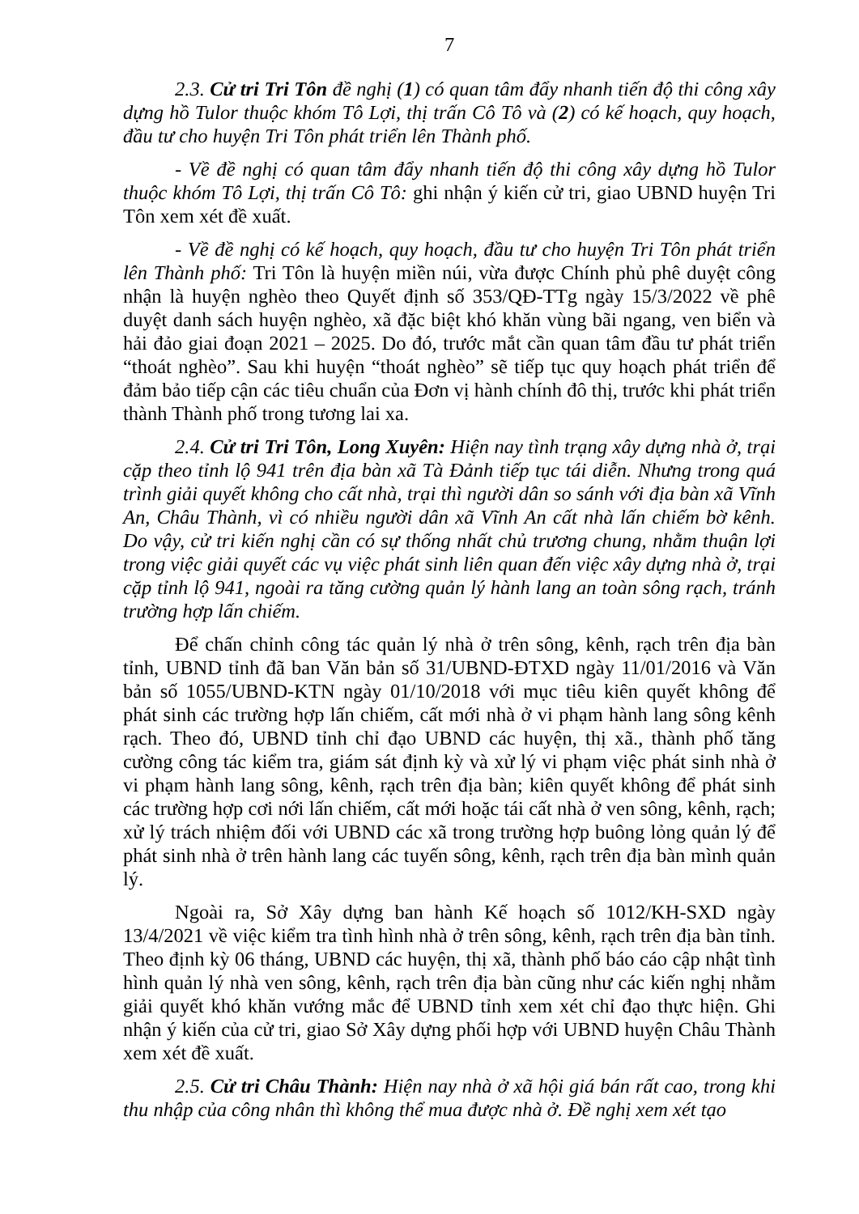7
2.3. Cử tri Tri Tôn đề nghị (1) có quan tâm đẩy nhanh tiến độ thi công xây dựng hồ Tulor thuộc khóm Tô Lợi, thị trấn Cô Tô và (2) có kế hoạch, quy hoạch, đầu tư cho huyện Tri Tôn phát triển lên Thành phố.
- Về đề nghị có quan tâm đẩy nhanh tiến độ thi công xây dựng hồ Tulor thuộc khóm Tô Lợi, thị trấn Cô Tô: ghi nhận ý kiến cử tri, giao UBND huyện Tri Tôn xem xét đề xuất.
- Về đề nghị có kế hoạch, quy hoạch, đầu tư cho huyện Tri Tôn phát triển lên Thành phố: Tri Tôn là huyện miền núi, vừa được Chính phủ phê duyệt công nhận là huyện nghèo theo Quyết định số 353/QĐ-TTg ngày 15/3/2022 về phê duyệt danh sách huyện nghèo, xã đặc biệt khó khăn vùng bãi ngang, ven biển và hải đảo giai đoạn 2021 – 2025. Do đó, trước mắt cần quan tâm đầu tư phát triển “thoát nghèo”. Sau khi huyện “thoát nghèo” sẽ tiếp tục quy hoạch phát triển để đảm bảo tiếp cận các tiêu chuẩn của Đơn vị hành chính đô thị, trước khi phát triển thành Thành phố trong tương lai xa.
2.4. Cử tri Tri Tôn, Long Xuyên: Hiện nay tình trạng xây dựng nhà ở, trại cặp theo tỉnh lộ 941 trên địa bàn xã Tà Đảnh tiếp tục tái diễn. Nhưng trong quá trình giải quyết không cho cất nhà, trại thì người dân so sánh với địa bàn xã Vĩnh An, Châu Thành, vì có nhiều người dân xã Vĩnh An cất nhà lấn chiếm bờ kênh. Do vậy, cử tri kiến nghị cần có sự thống nhất chủ trương chung, nhằm thuận lợi trong việc giải quyết các vụ việc phát sinh liên quan đến việc xây dựng nhà ở, trại cặp tỉnh lộ 941, ngoài ra tăng cường quản lý hành lang an toàn sông rạch, tránh trường hợp lấn chiếm.
Để chấn chỉnh công tác quản lý nhà ở trên sông, kênh, rạch trên địa bàn tỉnh, UBND tỉnh đã ban Văn bản số 31/UBND-ĐTXD ngày 11/01/2016 và Văn bản số 1055/UBND-KTN ngày 01/10/2018 với mục tiêu kiên quyết không để phát sinh các trường hợp lấn chiếm, cất mới nhà ở vi phạm hành lang sông kênh rạch. Theo đó, UBND tỉnh chỉ đạo UBND các huyện, thị xã., thành phố tăng cường công tác kiểm tra, giám sát định kỳ và xử lý vi phạm việc phát sinh nhà ở vi phạm hành lang sông, kênh, rạch trên địa bàn; kiên quyết không để phát sinh các trường hợp cơi nới lấn chiếm, cất mới hoặc tái cất nhà ở ven sông, kênh, rạch; xử lý trách nhiệm đối với UBND các xã trong trường hợp buông lỏng quản lý để phát sinh nhà ở trên hành lang các tuyến sông, kênh, rạch trên địa bàn mình quản lý.
Ngoài ra, Sở Xây dựng ban hành Kế hoạch số 1012/KH-SXD ngày 13/4/2021 về việc kiểm tra tình hình nhà ở trên sông, kênh, rạch trên địa bàn tỉnh. Theo định kỳ 06 tháng, UBND các huyện, thị xã, thành phố báo cáo cập nhật tình hình quản lý nhà ven sông, kênh, rạch trên địa bàn cũng như các kiến nghị nhằm giải quyết khó khăn vướng mắc để UBND tỉnh xem xét chỉ đạo thực hiện. Ghi nhận ý kiến của cử tri, giao Sở Xây dựng phối hợp với UBND huyện Châu Thành xem xét đề xuất.
2.5. Cử tri Châu Thành: Hiện nay nhà ở xã hội giá bán rất cao, trong khi thu nhập của công nhân thì không thể mua được nhà ở. Đề nghị xem xét tạo